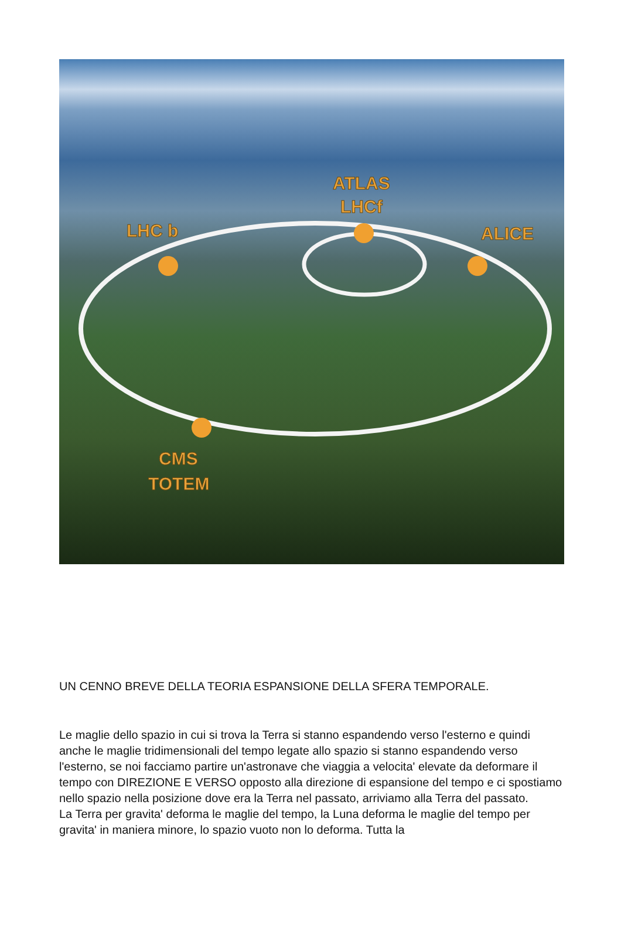LHC b
ATLAS
LHCf
ALICE
CMS
TOTEM
UN CENNO BREVE DELLA TEORIA ESPANSIONE DELLA SFERA TEMPORALE.
Le maglie dello spazio in cui si trova la Terra si stanno espandendo verso l'esterno e quindi anche le maglie tridimensionali del tempo legate allo spazio si stanno espandendo verso l'esterno, se noi facciamo partire un'astronave che viaggia a velocita' elevate da deformare il tempo con DIREZIONE E VERSO opposto alla direzione di espansione del tempo e ci spostiamo nello spazio nella posizione dove era la Terra nel passato, arriviamo alla Terra del passato.
La Terra per gravita' deforma le maglie del tempo, la Luna deforma le maglie del tempo per gravita' in maniera minore, lo spazio vuoto non lo deforma. Tutta la